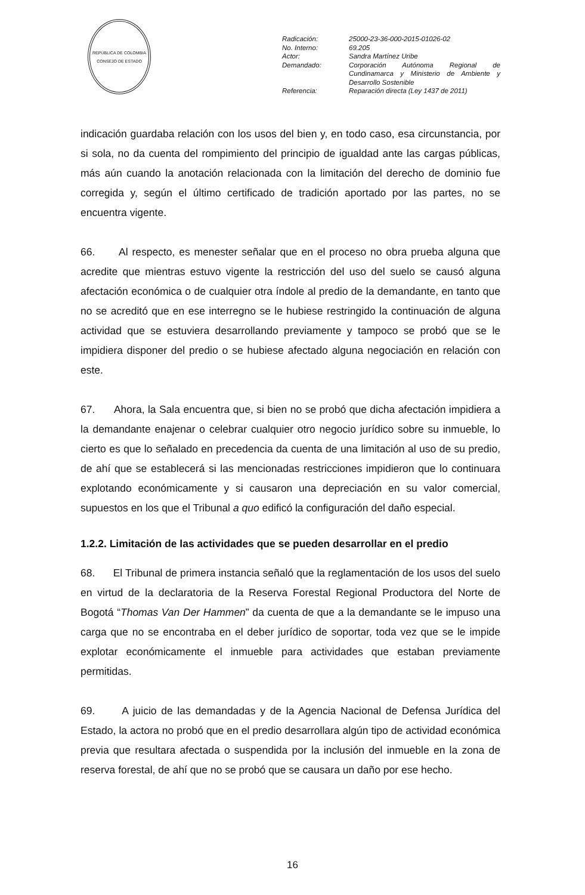REPÚBLICA DE COLOMBIA
CONSEJO DE ESTADO
Radicación: 25000-23-36-000-2015-01026-02
No. Interno: 69.205
Actor: Sandra Martínez Uribe
Demandado: Corporación Autónoma Regional de Cundinamarca y Ministerio de Ambiente y Desarrollo Sostenible
Referencia: Reparación directa (Ley 1437 de 2011)
indicación guardaba relación con los usos del bien y, en todo caso, esa circunstancia, por si sola, no da cuenta del rompimiento del principio de igualdad ante las cargas públicas, más aún cuando la anotación relacionada con la limitación del derecho de dominio fue corregida y, según el último certificado de tradición aportado por las partes, no se encuentra vigente.
66. Al respecto, es menester señalar que en el proceso no obra prueba alguna que acredite que mientras estuvo vigente la restricción del uso del suelo se causó alguna afectación económica o de cualquier otra índole al predio de la demandante, en tanto que no se acreditó que en ese interregno se le hubiese restringido la continuación de alguna actividad que se estuviera desarrollando previamente y tampoco se probó que se le impidiera disponer del predio o se hubiese afectado alguna negociación en relación con este.
67. Ahora, la Sala encuentra que, si bien no se probó que dicha afectación impidiera a la demandante enajenar o celebrar cualquier otro negocio jurídico sobre su inmueble, lo cierto es que lo señalado en precedencia da cuenta de una limitación al uso de su predio, de ahí que se establecerá si las mencionadas restricciones impidieron que lo continuara explotando económicamente y si causaron una depreciación en su valor comercial, supuestos en los que el Tribunal a quo edificó la configuración del daño especial.
1.2.2. Limitación de las actividades que se pueden desarrollar en el predio
68. El Tribunal de primera instancia señaló que la reglamentación de los usos del suelo en virtud de la declaratoria de la Reserva Forestal Regional Productora del Norte de Bogotá “Thomas Van Der Hammen” da cuenta de que a la demandante se le impuso una carga que no se encontraba en el deber jurídico de soportar, toda vez que se le impide explotar económicamente el inmueble para actividades que estaban previamente permitidas.
69. A juicio de las demandadas y de la Agencia Nacional de Defensa Jurídica del Estado, la actora no probó que en el predio desarrollara algún tipo de actividad económica previa que resultara afectada o suspendida por la inclusión del inmueble en la zona de reserva forestal, de ahí que no se probó que se causara un daño por ese hecho.
16